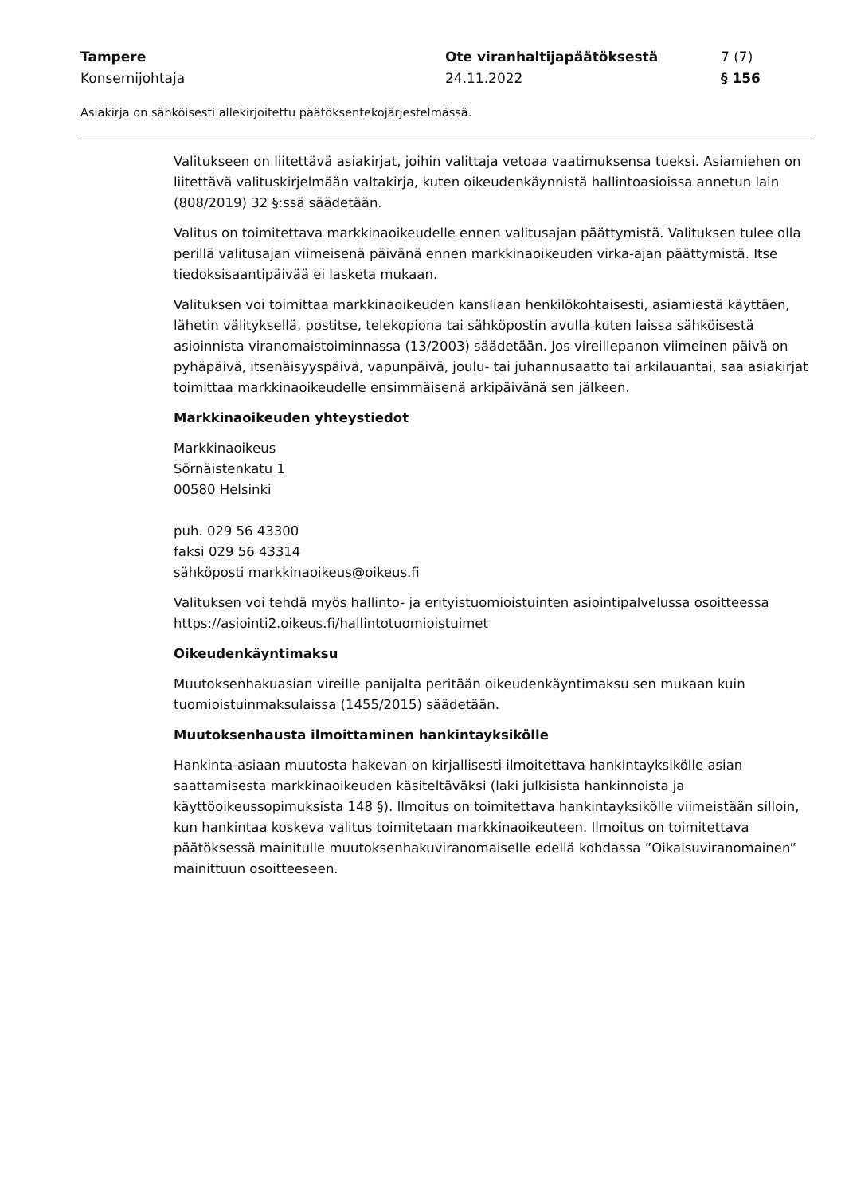| Tampere | Ote viranhaltijapäätöksestä | 7 (7) |
| Konsernijohtaja | 24.11.2022 | § 156 |
Asiakirja on sähköisesti allekirjoitettu päätöksentekojärjestelmässä.
Valitukseen on liitettävä asiakirjat, joihin valittaja vetoaa vaatimuksensa tueksi. Asiamiehen on liitettävä valituskirjelmään valtakirja, kuten oikeudenkäynnistä hallintoasioissa annetun lain (808/2019) 32 §:ssä säädetään.
Valitus on toimitettava markkinaoikeudelle ennen valitusajan päättymistä. Valituksen tulee olla perillä valitusajan viimeisenä päivänä ennen markkinaoikeuden virka-ajan päättymistä. Itse tiedoksisaantipäivää ei lasketa mukaan.
Valituksen voi toimittaa markkinaoikeuden kansliaan henkilökohtaisesti, asiamiestä käyttäen, lähetin välityksellä, postitse, telekopiona tai sähköpostin avulla kuten laissa sähköisestä asioinnista viranomaistoiminnassa (13/2003) säädetään. Jos vireillepanon viimeinen päivä on pyhäpäivä, itsenäisyyspäivä, vapunpäivä, joulu- tai juhannusaatto tai arkilauantai, saa asiakirjat toimittaa markkinaoikeudelle ensimmäisenä arkipäivänä sen jälkeen.
Markkinaoikeuden yhteystiedot
Markkinaoikeus
Sörnäistenkatu 1
00580 Helsinki
puh. 029 56 43300
faksi 029 56 43314
sähköposti markkinaoikeus@oikeus.fi
Valituksen voi tehdä myös hallinto- ja erityistuomioistuinten asiointipalvelussa osoitteessa https://asiointi2.oikeus.fi/hallintotuomioistuimet
Oikeudenkäyntimaksu
Muutoksenhakuasian vireille panijalta peritään oikeudenkäyntimaksu sen mukaan kuin tuomioistuinmaksulaissa (1455/2015) säädetään.
Muutoksenhausta ilmoittaminen hankintayksikölle
Hankinta-asiaan muutosta hakevan on kirjallisesti ilmoitettava hankintayksikölle asian saattamisesta markkinaoikeuden käsiteltäväksi (laki julkisista hankinnoista ja käyttöoikeussopimuksista 148 §). Ilmoitus on toimitettava hankintayksikölle viimeistään silloin, kun hankintaa koskeva valitus toimitetaan markkinaoikeuteen. Ilmoitus on toimitettava päätöksessä mainitulle muutoksenhakuviranomaiselle edellä kohdassa ”Oikaisuviranomainen” mainittuun osoitteeseen.